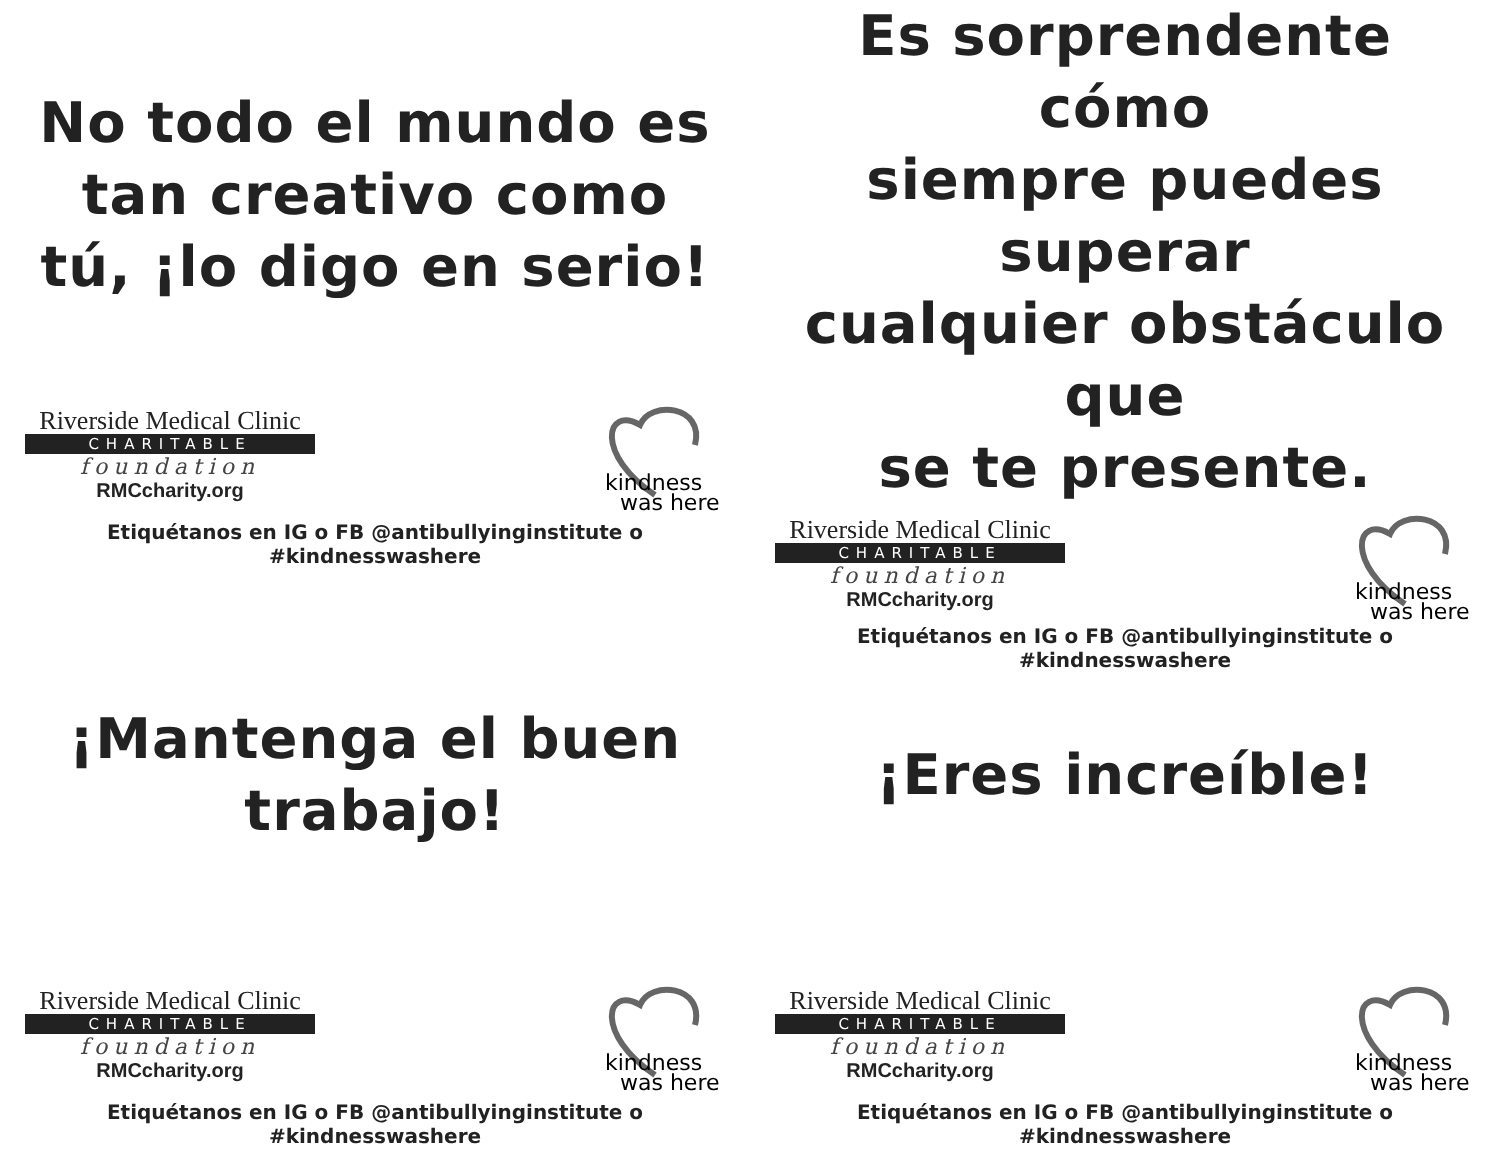No todo el mundo es
tan creativo como
tú, ¡lo digo en serio!
Riverside Medical Clinic
CHARITABLE
foundation
RMCcharity.org
kindness
was here
Etiquétanos en IG o FB @antibullyinginstitute o #kindnesswashere
Es sorprendente cómo
siempre puedes superar
cualquier obstáculo que
se te presente.
Riverside Medical Clinic
CHARITABLE
foundation
RMCcharity.org
kindness
was here
Etiquétanos en IG o FB @antibullyinginstitute o #kindnesswashere
¡Mantenga el buen
trabajo!
Riverside Medical Clinic
CHARITABLE
foundation
RMCcharity.org
kindness
was here
Etiquétanos en IG o FB @antibullyinginstitute o #kindnesswashere
¡Eres increíble!
Riverside Medical Clinic
CHARITABLE
foundation
RMCcharity.org
kindness
was here
Etiquétanos en IG o FB @antibullyinginstitute o #kindnesswashere